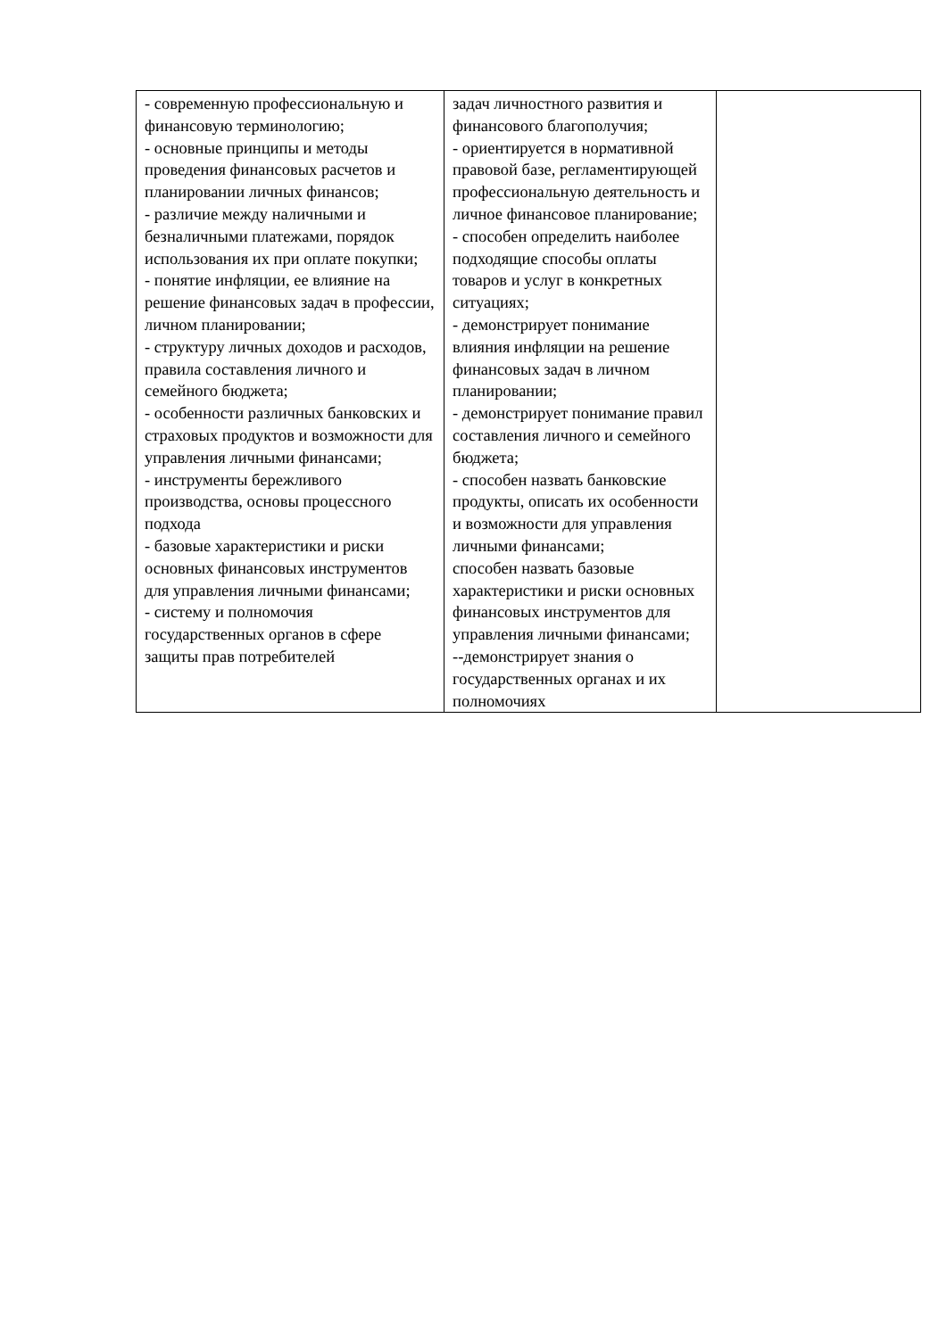| - современную профессиональную и финансовую терминологию; - основные принципы и методы проведения финансовых расчетов и планировании личных финансов; - различие между наличными и безналичными платежами, порядок использования их при оплате покупки; - понятие инфляции, ее влияние на решение финансовых задач в профессии, личном планировании; - структуру личных доходов и расходов, правила составления личного и семейного бюджета; - особенности различных банковских и страховых продуктов и возможности для управления личными финансами; - инструменты бережливого производства, основы процессного подхода - базовые характеристики и риски основных финансовых инструментов для управления личными финансами; - систему и полномочия государственных органов в сфере защиты прав потребителей | задач личностного развития и финансового благополучия; - ориентируется в нормативной правовой базе, регламентирующей профессиональную деятельность и личное финансовое планирование; - способен определить наиболее подходящие способы оплаты товаров и услуг в конкретных ситуациях; - демонстрирует понимание влияния инфляции на решение финансовых задач в личном планировании; - демонстрирует понимание правил составления личного и семейного бюджета; - способен назвать банковские продукты, описать их особенности и возможности для управления личными финансами; способен назвать базовые характеристики и риски основных финансовых инструментов для управления личными финансами; --демонстрирует знания о государственных органах и их полномочиях | |